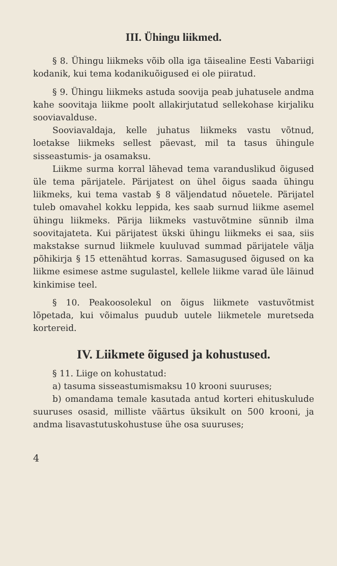III. Ühingu liikmed.
§ 8. Ühingu liikmeks võib olla iga täisealine Eesti Vabariigi kodanik, kui tema kodanikuõigused ei ole piiratud.
§ 9. Ühingu liikmeks astuda soovija peab juhatusele andma kahe soovitaja liikme poolt allakirjutatud sellekohase kirjaliku sooviavalduse.
Sooviavaldaja, kelle juhatus liikmeks vastu võtnud, loetakse liikmeks sellest päevast, mil ta tasus ühingule sisseastumis- ja osamaksu.
Liikme surma korral lähevad tema varanduslikud õigused üle tema pärijatele. Pärijatest on ühel õigus saada ühingu liikmeks, kui tema vastab § 8 väljendatud nõuetele. Pärijatel tuleb omavahel kokku leppida, kes saab surnud liikme asemel ühingu liikmeks. Pärija liikmeks vastuvõtmine sünnib ilma soovitajateta. Kui pärijatest ükski ühingu liikmeks ei saa, siis makstakse surnud liikmele kuuluvad summad pärijatele välja põhikirja § 15 ettenähtud korras. Samasugused õigused on ka liikme esimese astme sugulastel, kellele liikme varad üle läinud kinkimise teel.
§ 10. Peakoosolekul on õigus liikmete vastuvõtmist lõpetada, kui võimalus puudub uutele liikmetele muretseda kortereid.
IV. Liikmete õigused ja kohustused.
§ 11. Liige on kohustatud:
a) tasuma sisseastumismaksu 10 krooni suuruses;
b) omandama temale kasutada antud korteri ehituskulude suuruses osasid, milliste väärtus üksikult on 500 krooni, ja andma lisavastutuskohustuse ühe osa suuruses;
4